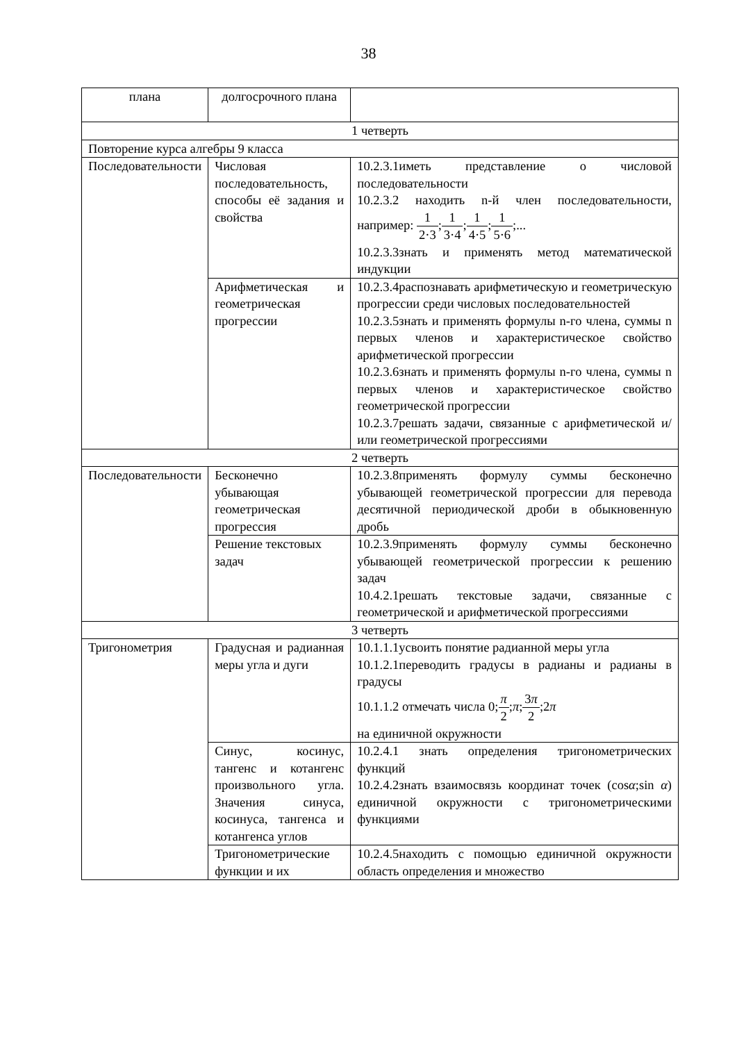38
| плана | долгосрочного плана | |
| 1 четверть | | |
| Повторение курса алгебры 9 класса | | |
| Последовательности | Числовая последовательность, способы её задания и свойства | 10.2.3.1иметь представление о числовой последовательности 10.2.3.2 находить n-й член последовательности, например: 1 2·3 ; 1 3·4 ; 1 4·5 ; 1 5·6 ;... 10.2.3.3знать и применять метод математической индукции |
| | Арифметическая и геометрическая прогрессии | 10.2.3.4распознавать арифметическую и геометрическую прогрессии среди числовых последовательностей 10.2.3.5знать и применять формулы n-го члена, суммы n первых членов и характеристическое свойство арифметической прогрессии 10.2.3.6знать и применять формулы n-го члена, суммы n первых членов и характеристическое свойство геометрической прогрессии 10.2.3.7решать задачи, связанные с арифметической и/или геометрической прогрессиями |
| 2 четверть | | |
| Последовательности | Бесконечно убывающая геометрическая прогрессия | 10.2.3.8применять формулу суммы бесконечно убывающей геометрической прогрессии для перевода десятичной периодической дроби в обыкновенную дробь |
| | Решение текстовых задач | 10.2.3.9применять формулу суммы бесконечно убывающей геометрической прогрессии к решению задач 10.4.2.1решать текстовые задачи, связанные с геометрической и арифметической прогрессиями |
| 3 четверть | | |
| Тригонометрия | Градусная и радианная меры угла и дуги | 10.1.1.1усвоить понятие радианной меры угла 10.1.2.1переводить градусы в радианы и радианы в градусы 10.1.1.2 отмечать числа 0; π 2 ; π ; 3 π 2 ;2 π на единичной окружности |
| | Синус, косинус, тангенс и котангенс произвольного угла. Значения синуса, косинуса, тангенса и котангенса углов | 10.2.4.1 знать определения тригонометрических функций 10.2.4.2знать взаимосвязь координат точек (cos α ;sin α ) единичной окружности с тригонометрическими функциями |
| | Тригонометрические функции и их | 10.2.4.5находить с помощью единичной окружности область определения и множество |